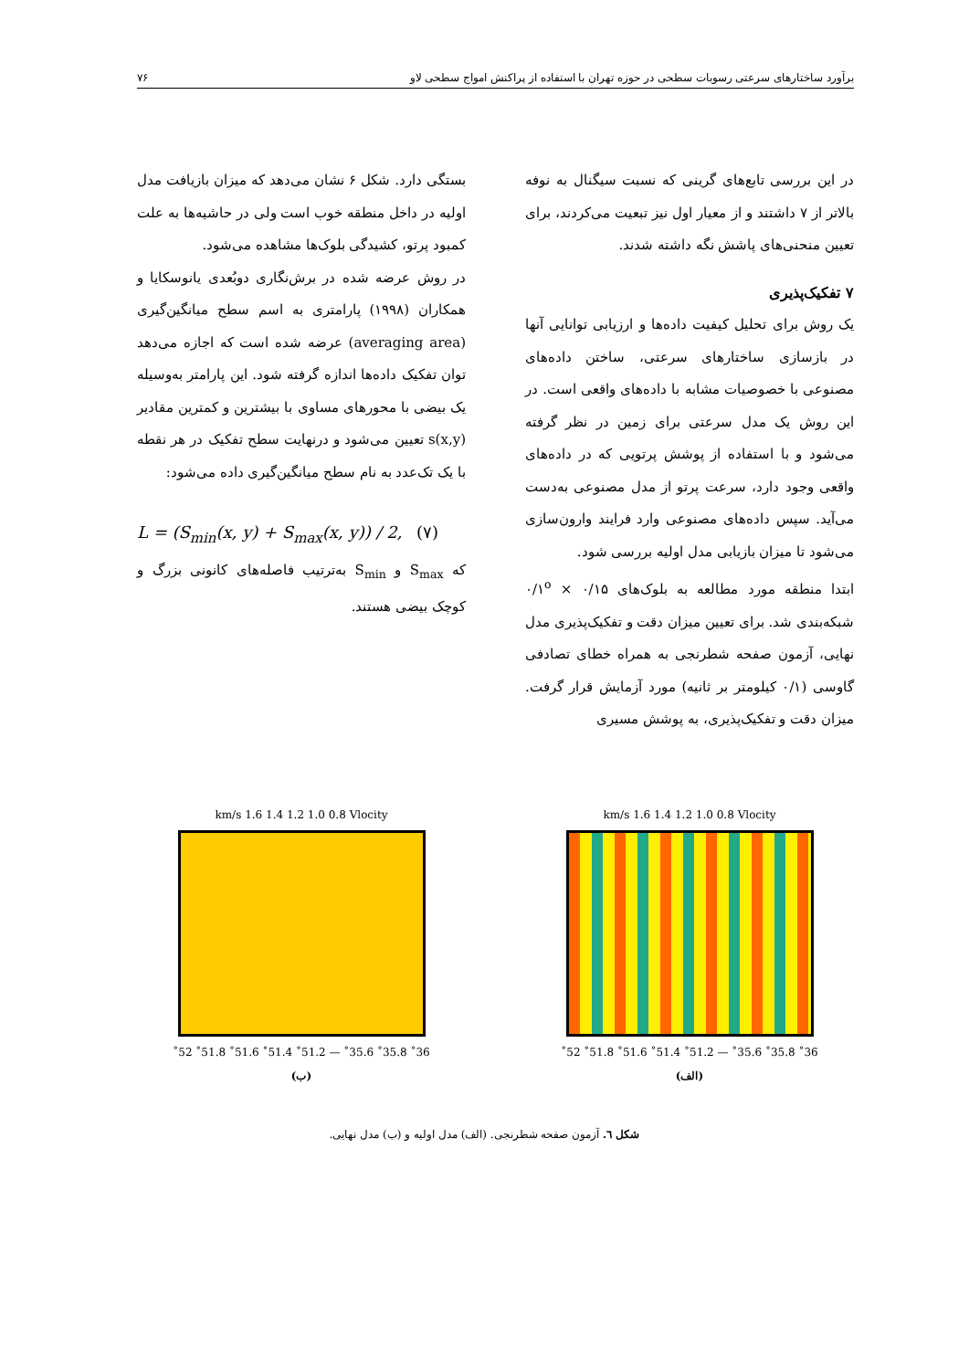برآورد ساختارهای سرعتی رسوبات سطحی در حوزه تهران با استفاده از پراکنش امواج سطحی لاو ۷۶
در این بررسی تابع‌های گرینی که نسبت سیگنال به نوفه بالاتر از ۷ داشتند و از معیار اول نیز تبعیت می‌کردند، برای تعیین منحنی‌های پاشش نگه داشته شدند.
۷ تفکیک‌پذیری
یک روش برای تحلیل کیفیت داده‌ها و ارزیابی توانایی آنها در بازسازی ساختارهای سرعتی، ساختن داده‌های مصنوعی با خصوصیات مشابه با داده‌های واقعی است. در این روش یک مدل سرعتی برای زمین در نظر گرفته می‌شود و با استفاده از پوشش پرتویی که در داده‌های واقعی وجود دارد، سرعت پرتو از مدل مصنوعی به‌دست می‌آید. سپس داده‌های مصنوعی وارد فرایند وارون‌سازی می‌شود تا میزان بازیابی مدل اولیه بررسی شود.
ابتدا منطقه مورد مطالعه به بلوک‌های ۰/۱۵ × ۰/۱<sup>o</sup> شبکه‌بندی شد. برای تعیین میزان دقت و تفکیک‌پذیری مدل نهایی، آزمون صفحه شطرنجی به همراه خطای تصادفی گاوسی (۰/۱ کیلومتر بر ثانیه) مورد آزمایش قرار گرفت. میزان دقت و تفکیک‌پذیری، به پوشش مسیری
بستگی دارد. شکل ۶ نشان می‌دهد که میزان بازیافت مدل اولیه در داخل منطقه خوب است ولی در حاشیه‌ها به علت کمبود پرتو، کشیدگی بلوک‌ها مشاهده می‌شود.
در روش عرضه شده در برش‌نگاری دوبُعدی یانوسکایا و همکاران (۱۹۹۸) پارامتری به اسم سطح میانگین‌گیری (averaging area) عرضه شده است که اجازه می‌دهد توان تفکیک داده‌ها اندازه گرفته شود. این پارامتر به‌وسیله یک بیضی با محورهای مساوی با بیشترین و کمترین مقادیر s(x,y) تعیین می‌شود و درنهایت سطح تفکیک در هر نقطه با یک تک‌عدد به نام سطح میانگین‌گیری داده می‌شود:
L = (S<sub>min</sub>(x, y) + S<sub>max</sub>(x, y)) / 2, (۷)
که S<sub>max</sub> و S<sub>min</sub> به‌ترتیب فاصله‌های کانونی بزرگ و کوچک بیضی هستند.
km/s 1.6 1.4 1.2 1.0 0.8 Vlocity
36˚ 35.8˚ 35.6˚ — 51.2˚ 51.4˚ 51.6˚ 51.8˚ 52˚
(الف)
km/s 1.6 1.4 1.2 1.0 0.8 Vlocity
36˚ 35.8˚ 35.6˚ — 51.2˚ 51.4˚ 51.6˚ 51.8˚ 52˚
(ب)
شکل ٦. آزمون صفحه شطرنجی. (الف) مدل اولیه و (ب) مدل نهایی.